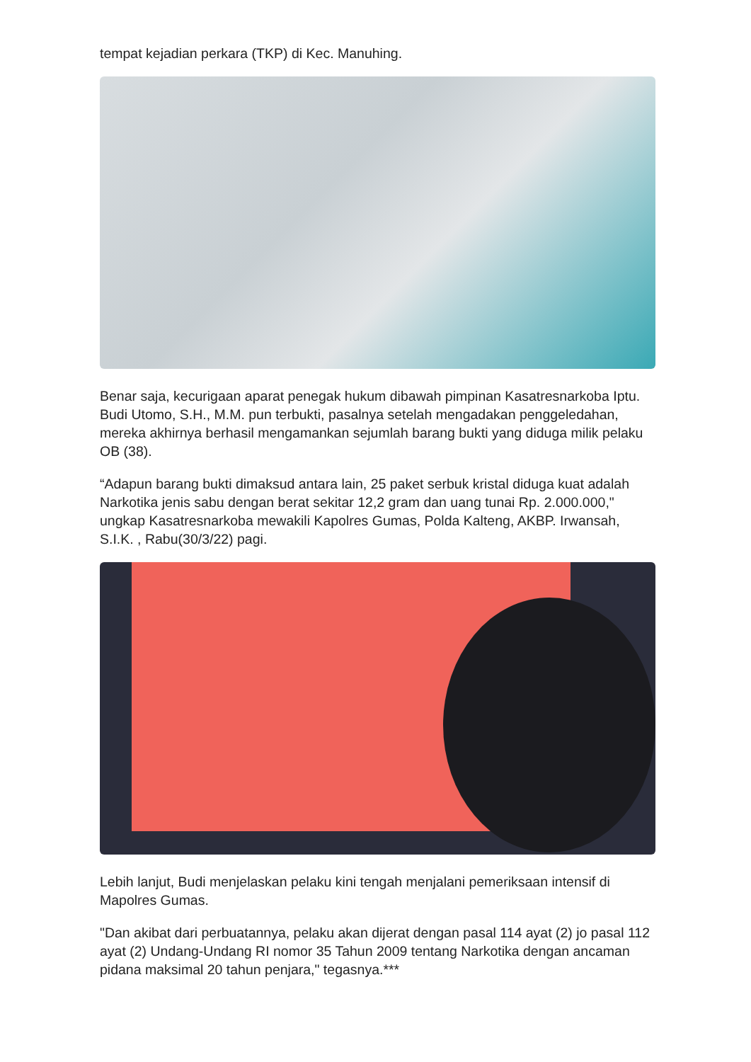tempat kejadian perkara (TKP) di Kec. Manuhing.
Benar saja, kecurigaan aparat penegak hukum dibawah pimpinan Kasatresnarkoba Iptu. Budi Utomo, S.H., M.M. pun terbukti, pasalnya setelah mengadakan penggeledahan, mereka akhirnya berhasil mengamankan sejumlah barang bukti yang diduga milik pelaku OB (38).
“Adapun barang bukti dimaksud antara lain, 25 paket serbuk kristal diduga kuat adalah Narkotika jenis sabu dengan berat sekitar 12,2 gram dan uang tunai Rp. 2.000.000," ungkap Kasatresnarkoba mewakili Kapolres Gumas, Polda Kalteng, AKBP. Irwansah, S.I.K. , Rabu(30/3/22) pagi.
Lebih lanjut, Budi menjelaskan pelaku kini tengah menjalani pemeriksaan intensif di Mapolres Gumas.
"Dan akibat dari perbuatannya, pelaku akan dijerat dengan pasal 114 ayat (2) jo pasal 112 ayat (2) Undang-Undang RI nomor 35 Tahun 2009 tentang Narkotika dengan ancaman pidana maksimal 20 tahun penjara," tegasnya.***